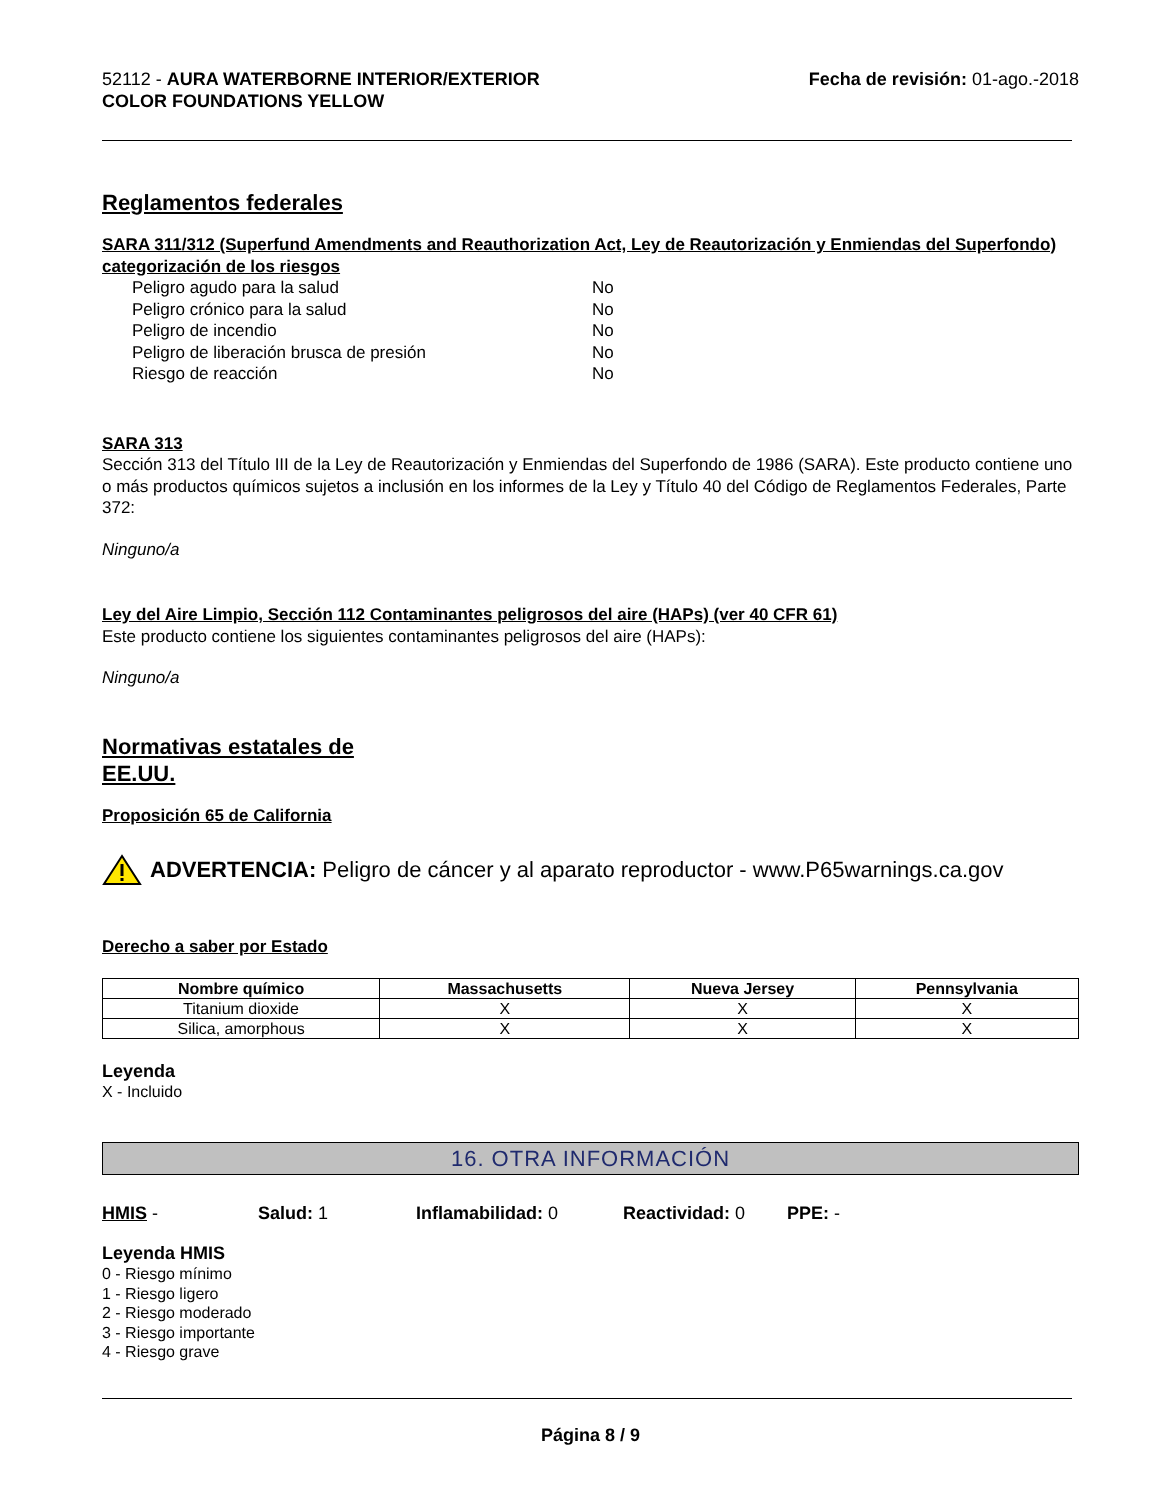52112 - AURA WATERBORNE INTERIOR/EXTERIOR
COLOR FOUNDATIONS YELLOW
Fecha de revisión: 01-ago.-2018
Reglamentos federales
SARA 311/312 (Superfund Amendments and Reauthorization Act, Ley de Reautorización y Enmiendas del Superfondo) categorización de los riesgos
Peligro agudo para la salud No Peligro crónico para la salud No Peligro de incendio No Peligro de liberación brusca de presión No Riesgo de reacción No
SARA 313
Sección 313 del Título III de la Ley de Reautorización y Enmiendas del Superfondo de 1986 (SARA). Este producto contiene uno o más productos químicos sujetos a inclusión en los informes de la Ley y Título 40 del Código de Reglamentos Federales, Parte 372:
Ninguno/a
Ley del Aire Limpio, Sección 112 Contaminantes peligrosos del aire (HAPs) (ver 40 CFR 61)
Este producto contiene los siguientes contaminantes peligrosos del aire (HAPs):
Ninguno/a
Normativas estatales de
EE.UU.
Proposición 65 de California
ADVERTENCIA: Peligro de cáncer y al aparato reproductor - www.P65warnings.ca.gov
Derecho a saber por Estado
| Nombre químico | Massachusetts | Nueva Jersey | Pennsylvania |
| --- | --- | --- | --- |
| Titanium dioxide | X | X | X |
| Silica, amorphous | X | X | X |
Leyenda
X - Incluido
16. OTRA INFORMACIÓN
HMIS - Salud: 1 Inflamabilidad: 0 Reactividad: 0 PPE: -
Leyenda HMIS
0 - Riesgo mínimo
1 - Riesgo ligero
2 - Riesgo moderado
3 - Riesgo importante
4 - Riesgo grave
Página 8 / 9